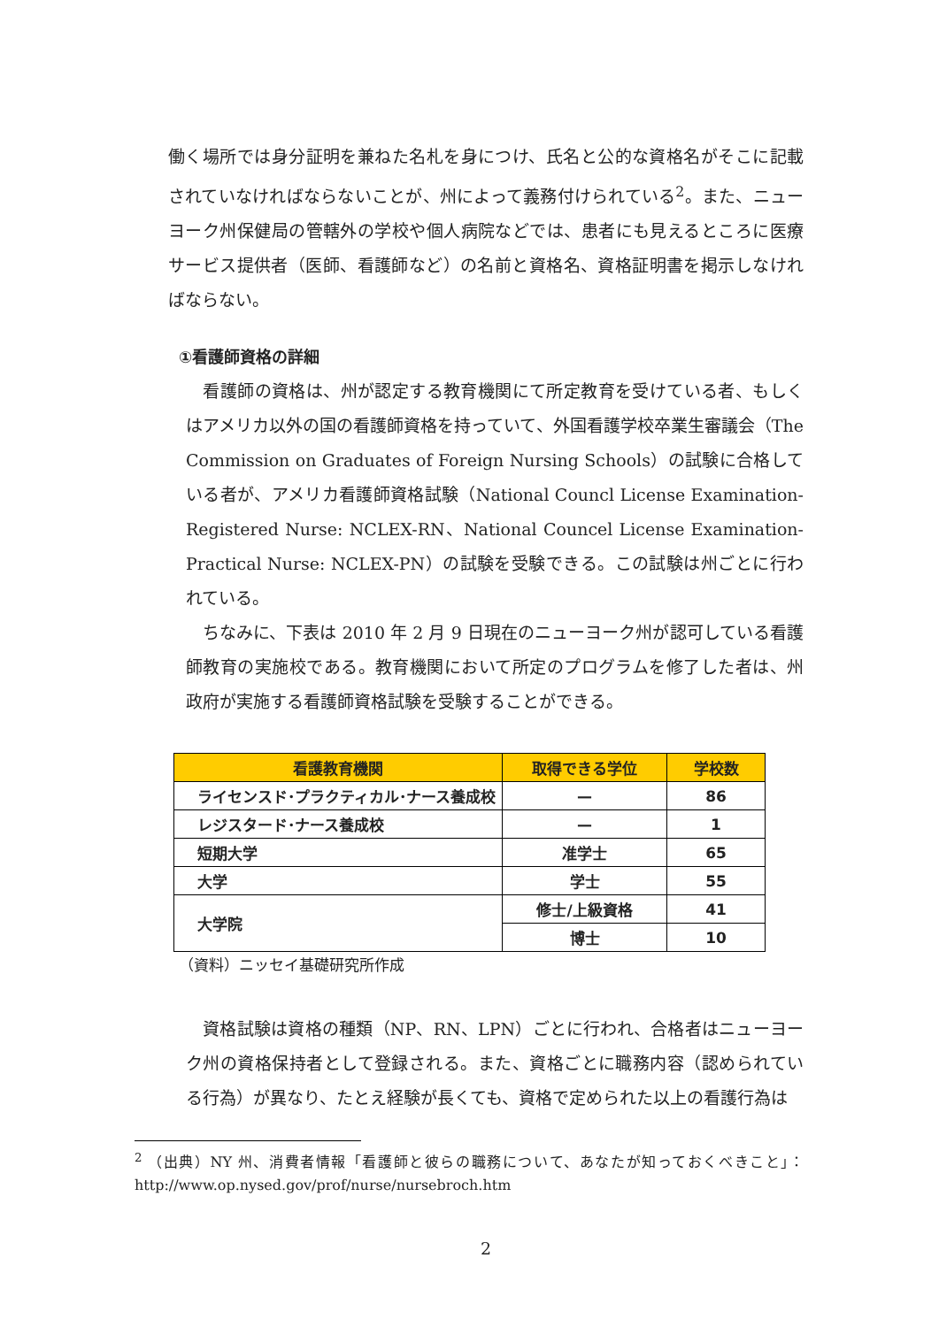働く場所では身分証明を兼ねた名札を身につけ、氏名と公的な資格名がそこに記載されていなければならないことが、州によって義務付けられている<sup>2</sup>。また、ニューヨーク州保健局の管轄外の学校や個人病院などでは、患者にも見えるところに医療サービス提供者（医師、看護師など）の名前と資格名、資格証明書を掲示しなければならない。
①看護師資格の詳細
　看護師の資格は、州が認定する教育機関にて所定教育を受けている者、もしくはアメリカ以外の国の看護師資格を持っていて、外国看護学校卒業生審議会（The Commission on Graduates of Foreign Nursing Schools）の試験に合格している者が、アメリカ看護師資格試験（National Councl License Examination-Registered Nurse: NCLEX-RN、National Councel License Examination- Practical Nurse: NCLEX-PN）の試験を受験できる。この試験は州ごとに行われている。
　ちなみに、下表は 2010 年 2 月 9 日現在のニューヨーク州が認可している看護師教育の実施校である。教育機関において所定のプログラムを修了した者は、州政府が実施する看護師資格試験を受験することができる。
| 看護教育機関 | 取得できる学位 | 学校数 |
| --- | --- | --- |
| ライセンスド･プラクティカル･ナース養成校 | — | 86 |
| レジスタード･ナース養成校 | — | 1 |
| 短期大学 | 准学士 | 65 |
| 大学 | 学士 | 55 |
| 大学院 | 修士/上級資格 | 41 |
| | 博士 | 10 |
（資料）ニッセイ基礎研究所作成
　資格試験は資格の種類（NP、RN、LPN）ごとに行われ、合格者はニューヨーク州の資格保持者として登録される。また、資格ごとに職務内容（認められている行為）が異なり、たとえ経験が長くても、資格で定められた以上の看護行為は
<sup>2</sup> （出典）NY 州、消費者情報「看護師と彼らの職務について、あなたが知っておくべきこと」：http://www.op.nysed.gov/prof/nurse/nursebroch.htm
2